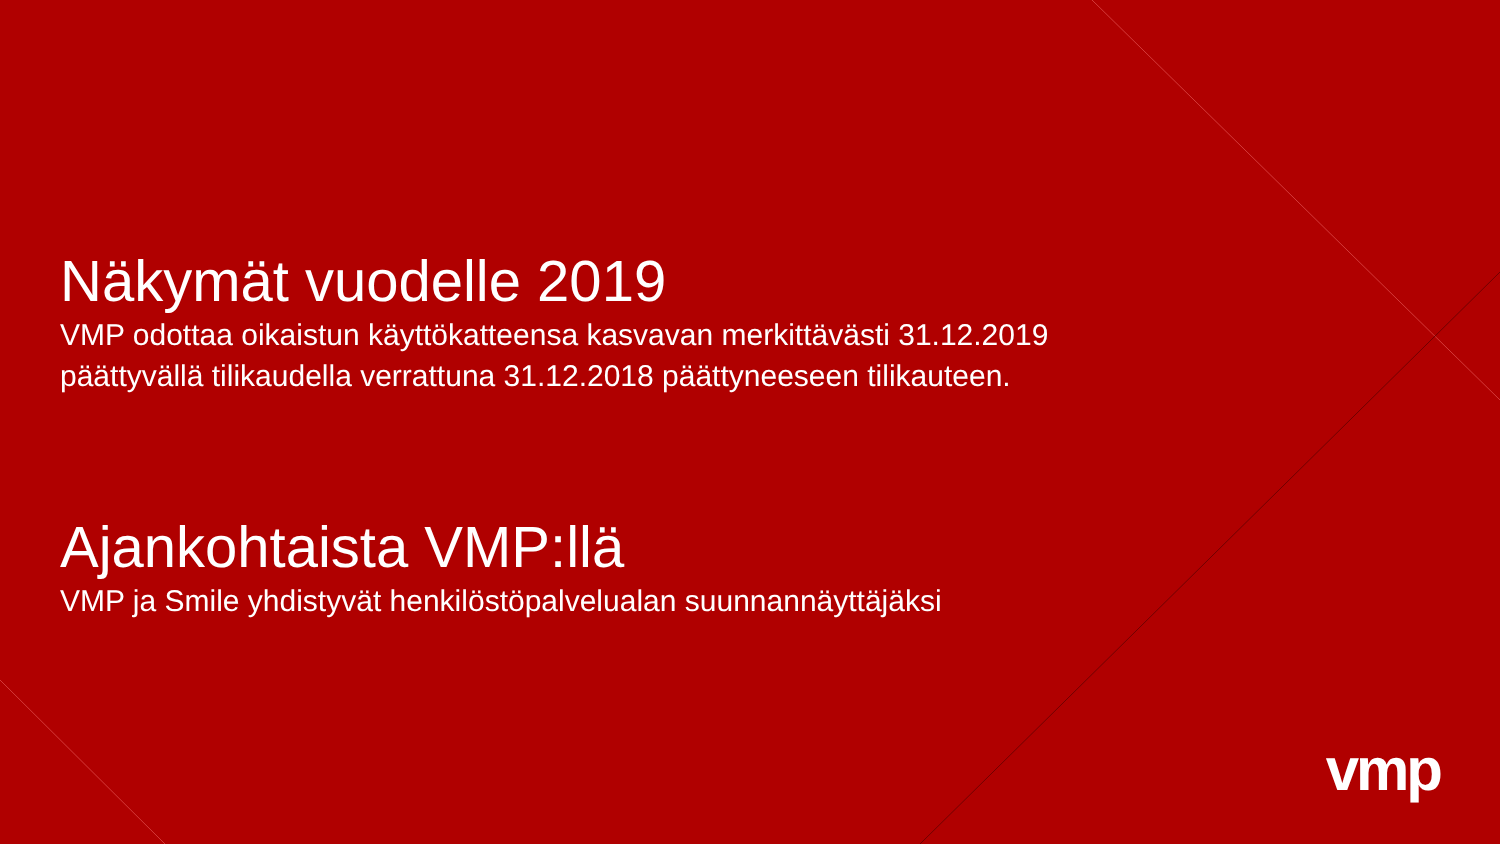Näkymät vuodelle 2019
VMP odottaa oikaistun käyttökatteensa kasvavan merkittävästi 31.12.2019
päättyvällä tilikaudella verrattuna 31.12.2018 päättyneeseen tilikauteen.
Ajankohtaista VMP:llä
VMP ja Smile yhdistyvät henkilöstöpalvelualan suunnannäyttäjäksi
vmp